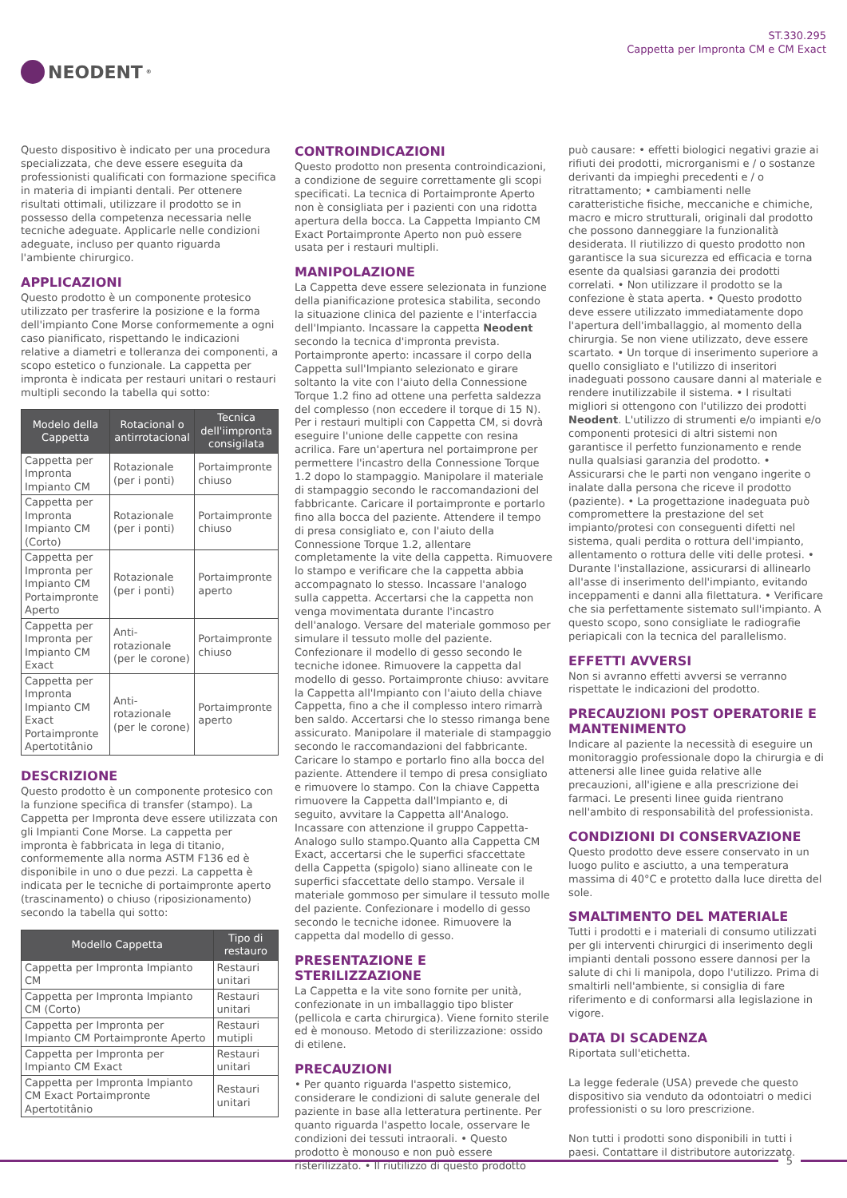NEODENT<sup>®</sup>
ST.330.295
Cappetta per Impronta CM e CM Exact
Questo dispositivo è indicato per una procedura specializzata, che deve essere eseguita da professionisti qualificati con formazione specifica in materia di impianti dentali. Per ottenere risultati ottimali, utilizzare il prodotto se in possesso della competenza necessaria nelle tecniche adeguate. Applicarle nelle condizioni adeguate, incluso per quanto riguarda l'ambiente chirurgico.
APPLICAZIONI
Questo prodotto è un componente protesico utilizzato per trasferire la posizione e la forma dell'impianto Cone Morse conformemente a ogni caso pianificato, rispettando le indicazioni relative a diametri e tolleranza dei componenti, a scopo estetico o funzionale. La cappetta per impronta è indicata per restauri unitari o restauri multipli secondo la tabella qui sotto:
| Modelo della Cappetta | Rotacional o antirrotacional | Tecnica dell'iimpronta consigilata |
| --- | --- | --- |
| Cappetta per Impronta Impianto CM | Rotazionale (per i ponti) | Portaimpronte chiuso |
| Cappetta per Impronta Impianto CM (Corto) | Rotazionale (per i ponti) | Portaimpronte chiuso |
| Cappetta per Impronta per Impianto CM Portaimpronte Aperto | Rotazionale (per i ponti) | Portaimpronte aperto |
| Cappetta per Impronta per Impianto CM Exact | Anti-rotazionale (per le corone) | Portaimpronte chiuso |
| Cappetta per Impronta Impianto CM Exact Portaimpronte Apertotitânio | Anti-rotazionale (per le corone) | Portaimpronte aperto |
DESCRIZIONE
Questo prodotto è un componente protesico con la funzione specifica di transfer (stampo). La Cappetta per Impronta deve essere utilizzata con gli Impianti Cone Morse. La cappetta per impronta è fabbricata in lega di titanio, conformemente alla norma ASTM F136 ed è disponibile in uno o due pezzi. La cappetta è indicata per le tecniche di portaimpronte aperto (trascinamento) o chiuso (riposizionamento) secondo la tabella qui sotto:
| Modello Cappetta | Tipo di restauro |
| --- | --- |
| Cappetta per Impronta Impianto CM | Restauri unitari |
| Cappetta per Impronta Impianto CM (Corto) | Restauri unitari |
| Cappetta per Impronta per Impianto CM Portaimpronte Aperto | Restauri mutipli |
| Cappetta per Impronta per Impianto CM Exact | Restauri unitari |
| Cappetta per Impronta Impianto CM Exact Portaimpronte Apertotitânio | Restauri unitari |
CONTROINDICAZIONI
Questo prodotto non presenta controindicazioni, a condizione de seguire correttamente gli scopi specificati. La tecnica di Portaimpronte Aperto non è consigliata per i pazienti con una ridotta apertura della bocca. La Cappetta Impianto CM Exact Portaimpronte Aperto non può essere usata per i restauri multipli.
MANIPOLAZIONE
La Cappetta deve essere selezionata in funzione della pianificazione protesica stabilita, secondo la situazione clinica del paziente e l'interfaccia dell'Impianto. Incassare la cappetta Neodent secondo la tecnica d'impronta prevista. Portaimpronte aperto: incassare il corpo della Cappetta sull'Impianto selezionato e girare soltanto la vite con l'aiuto della Connessione Torque 1.2 fino ad ottene una perfetta saldezza del complesso (non eccedere il torque di 15 N). Per i restauri multipli con Cappetta CM, si dovrà eseguire l'unione delle cappette con resina acrilica. Fare un'apertura nel portaimprone per permettere l'incastro della Connessione Torque 1.2 dopo lo stampaggio. Manipolare il materiale di stampaggio secondo le raccomandazioni del fabbricante. Caricare il portaimpronte e portarlo fino alla bocca del paziente. Attendere il tempo di presa consigliato e, con l'aiuto della Connessione Torque 1.2, allentare completamente la vite della cappetta. Rimuovere lo stampo e verificare che la cappetta abbia accompagnato lo stesso. Incassare l'analogo sulla cappetta. Accertarsi che la cappetta non venga movimentata durante l'incastro dell'analogo. Versare del materiale gommoso per simulare il tessuto molle del paziente. Confezionare il modello di gesso secondo le tecniche idonee. Rimuovere la cappetta dal modello di gesso. Portaimpronte chiuso: avvitare la Cappetta all'Impianto con l'aiuto della chiave Cappetta, fino a che il complesso intero rimarrà ben saldo. Accertarsi che lo stesso rimanga bene assicurato. Manipolare il materiale di stampaggio secondo le raccomandazioni del fabbricante. Caricare lo stampo e portarlo fino alla bocca del paziente. Attendere il tempo di presa consigliato e rimuovere lo stampo. Con la chiave Cappetta rimuovere la Cappetta dall'Impianto e, di seguito, avvitare la Cappetta all'Analogo. Incassare con attenzione il gruppo Cappetta-Analogo sullo stampo.Quanto alla Cappetta CM Exact, accertarsi che le superfici sfaccettate della Cappetta (spigolo) siano allineate con le superfici sfaccettate dello stampo. Versale il materiale gommoso per simulare il tessuto molle del paziente. Confezionare i modello di gesso secondo le tecniche idonee. Rimuovere la cappetta dal modello di gesso.
PRESENTAZIONE E STERILIZZAZIONE
La Cappetta e la vite sono fornite per unità, confezionate in un imballaggio tipo blister (pellicola e carta chirurgica). Viene fornito sterile ed è monouso. Metodo di sterilizzazione: ossido di etilene.
PRECAUZIONI
• Per quanto riguarda l'aspetto sistemico, considerare le condizioni di salute generale del paziente in base alla letteratura pertinente. Per quanto riguarda l'aspetto locale, osservare le condizioni dei tessuti intraorali. • Questo prodotto è monouso e non può essere risterilizzato. • Il riutilizzo di questo prodotto
può causare: • effetti biologici negativi grazie ai rifiuti dei prodotti, microrganismi e / o sostanze derivanti da impieghi precedenti e / o ritrattamento; • cambiamenti nelle caratteristiche fisiche, meccaniche e chimiche, macro e micro strutturali, originali dal prodotto che possono danneggiare la funzionalità desiderata. Il riutilizzo di questo prodotto non garantisce la sua sicurezza ed efficacia e torna esente da qualsiasi garanzia dei prodotti correlati. • Non utilizzare il prodotto se la confezione è stata aperta. • Questo prodotto deve essere utilizzato immediatamente dopo l'apertura dell'imballaggio, al momento della chirurgia. Se non viene utilizzato, deve essere scartato. • Un torque di inserimento superiore a quello consigliato e l'utilizzo di inseritori inadeguati possono causare danni al materiale e rendere inutilizzabile il sistema. • I risultati migliori si ottengono con l'utilizzo dei prodotti Neodent. L'utilizzo di strumenti e/o impianti e/o componenti protesici di altri sistemi non garantisce il perfetto funzionamento e rende nulla qualsiasi garanzia del prodotto. • Assicurarsi che le parti non vengano ingerite o inalate dalla persona che riceve il prodotto (paziente). • La progettazione inadeguata può compromettere la prestazione del set impianto/protesi con conseguenti difetti nel sistema, quali perdita o rottura dell'impianto, allentamento o rottura delle viti delle protesi. • Durante l'installazione, assicurarsi di allinearlo all'asse di inserimento dell'impianto, evitando inceppamenti e danni alla filettatura. • Verificare che sia perfettamente sistemato sull'impianto. A questo scopo, sono consigliate le radiografie periapicali con la tecnica del parallelismo.
EFFETTI AVVERSI
Non si avranno effetti avversi se verranno rispettate le indicazioni del prodotto.
PRECAUZIONI POST OPERATORIE E MANTENIMENTO
Indicare al paziente la necessità di eseguire un monitoraggio professionale dopo la chirurgia e di attenersi alle linee guida relative alle precauzioni, all'igiene e alla prescrizione dei farmaci. Le presenti linee guida rientrano nell'ambito di responsabilità del professionista.
CONDIZIONI DI CONSERVAZIONE
Questo prodotto deve essere conservato in un luogo pulito e asciutto, a una temperatura massima di 40°C e protetto dalla luce diretta del sole.
SMALTIMENTO DEL MATERIALE
Tutti i prodotti e i materiali di consumo utilizzati per gli interventi chirurgici di inserimento degli impianti dentali possono essere dannosi per la salute di chi li manipola, dopo l'utilizzo. Prima di smaltirli nell'ambiente, si consiglia di fare riferimento e di conformarsi alla legislazione in vigore.
DATA DI SCADENZA
Riportata sull'etichetta.
La legge federale (USA) prevede che questo dispositivo sia venduto da odontoiatri o medici professionisti o su loro prescrizione.
Non tutti i prodotti sono disponibili in tutti i paesi. Contattare il distributore autorizzato.
5